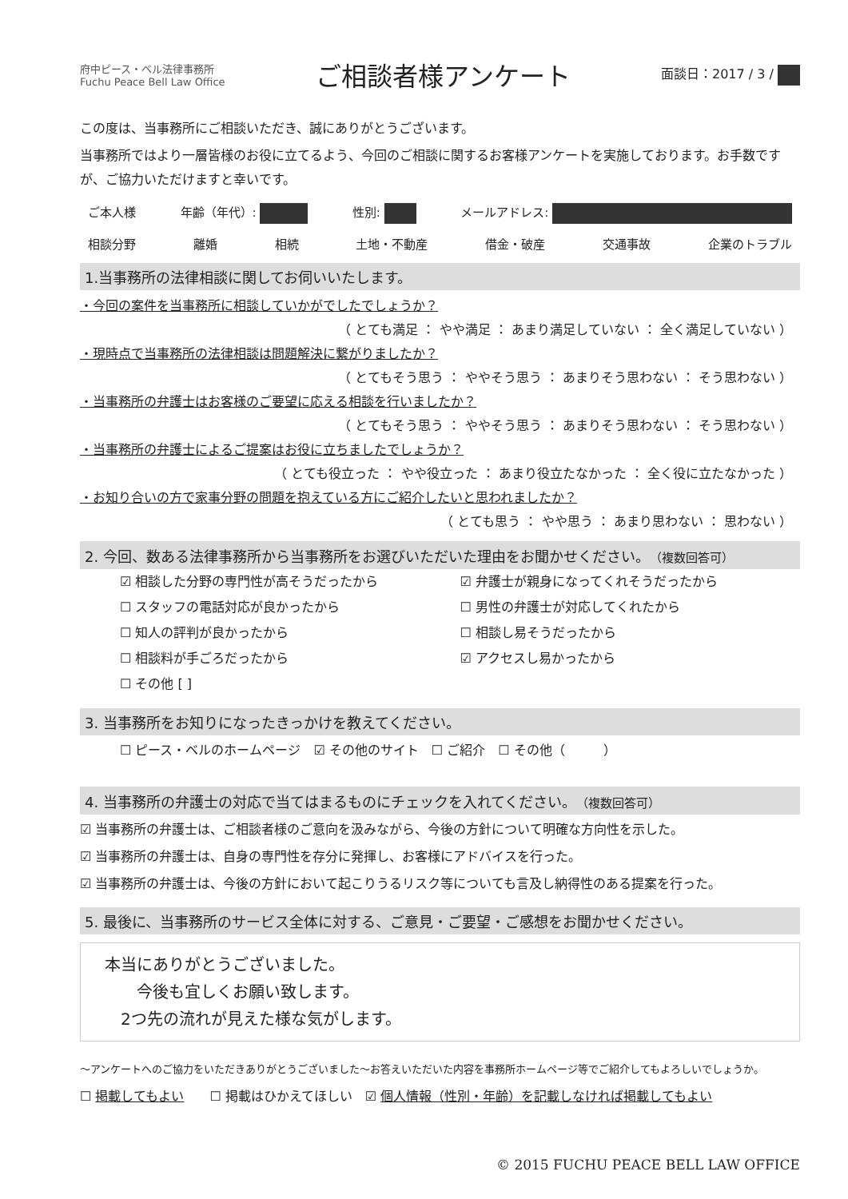府中ピース・ベル法律事務所
Fuchu Peace Bell Law Office
ご相談者様アンケート
面談日：2017 / 3 /
この度は、当事務所にご相談いただき、誠にありがとうございます。
当事務所ではより一層皆様のお役に立てるよう、今回のご相談に関するお客様アンケートを実施しております。お手数ですが、ご協力いただけますと幸いです。
ご本人様 年齢（年代）: 性別: メールアドレス:
相談分野 離婚 相続 土地・不動産 借金・破産 交通事故 企業のトラブル
1.当事務所の法律相談に関してお伺いいたします。
・今回の案件を当事務所に相談していかがでしたでしょうか？
（ とても満足 ： やや満足 ： あまり満足していない ： 全く満足していない ）
・現時点で当事務所の法律相談は問題解決に繋がりましたか？
（ とてもそう思う ： ややそう思う ： あまりそう思わない ： そう思わない ）
・当事務所の弁護士はお客様のご要望に応える相談を行いましたか？
（ とてもそう思う ： ややそう思う ： あまりそう思わない ： そう思わない ）
・当事務所の弁護士によるご提案はお役に立ちましたでしょうか？
（ とても役立った ： やや役立った ： あまり役立たなかった ： 全く役に立たなかった ）
・お知り合いの方で家事分野の問題を抱えている方にご紹介したいと思われましたか？
（ とても思う ： やや思う ： あまり思わない ： 思わない ）
2. 今回、数ある法律事務所から当事務所をお選びいただいた理由をお聞かせください。（複数回答可）
☑ 相談した分野の専門性が高そうだったから ☑ 弁護士が親身になってくれそうだったから ☐ スタッフの電話対応が良かったから ☐ 男性の弁護士が対応してくれたから ☐ 知人の評判が良かったから ☐ 相談し易そうだったから ☐ 相談料が手ごろだったから ☑ アクセスし易かったから ☐ その他 [ ]
3. 当事務所をお知りになったきっかけを教えてください。
☐ ピース・ベルのホームページ　☑ その他のサイト　☐ ご紹介　☐ その他（　　　）
4. 当事務所の弁護士の対応で当てはまるものにチェックを入れてください。（複数回答可）
☑ 当事務所の弁護士は、ご相談者様のご意向を汲みながら、今後の方針について明確な方向性を示した。
☑ 当事務所の弁護士は、自身の専門性を存分に発揮し、お客様にアドバイスを行った。
☑ 当事務所の弁護士は、今後の方針において起こりうるリスク等についても言及し納得性のある提案を行った。
5. 最後に、当事務所のサービス全体に対する、ご意見・ご要望・ご感想をお聞かせください。
本当にありがとうございました。
　　今後も宜しくお願い致します。
　2つ先の流れが見えた様な気がします。
〜アンケートへのご協力をいただきありがとうございました〜お答えいただいた内容を事務所ホームページ等でご紹介してもよろしいでしょうか。
☐ 掲載してもよい　　☐ 掲載はひかえてほしい　☑ 個人情報（性別・年齢）を記載しなければ掲載してもよい
© 2015 FUCHU PEACE BELL LAW OFFICE